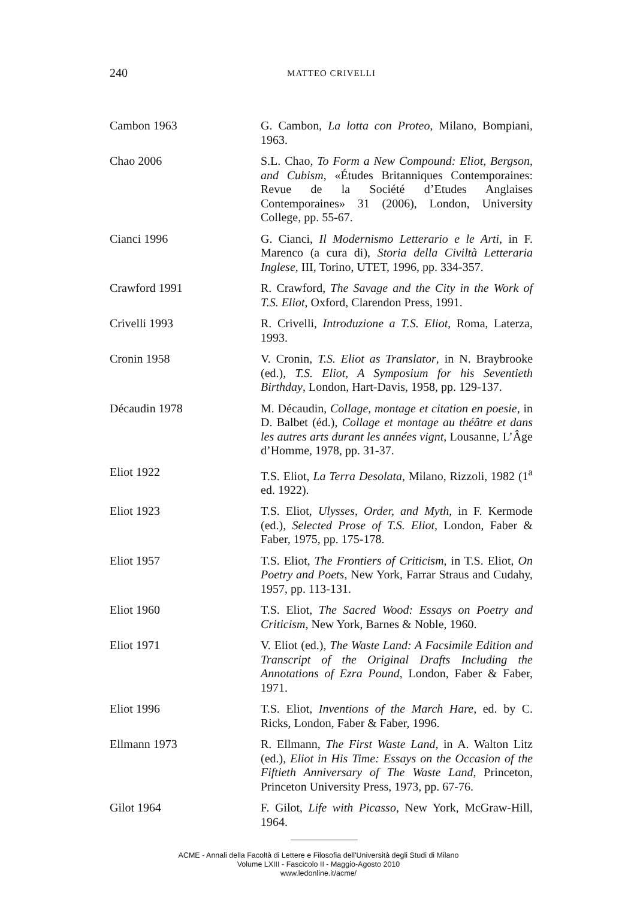240
MATTEO CRIVELLI
Cambon 1963 G. Cambon, La lotta con Proteo, Milano, Bompiani, 1963.
Chao 2006 S.L. Chao, To Form a New Compound: Eliot, Bergson, and Cubism, «Études Britanniques Contemporaines: Revue de la Société d’Etudes Anglaises Contemporaines» 31 (2006), London, University College, pp. 55-67.
Cianci 1996 G. Cianci, Il Modernismo Letterario e le Arti, in F. Marenco (a cura di), Storia della Civiltà Letteraria Inglese, III, Torino, UTET, 1996, pp. 334-357.
Crawford 1991 R. Crawford, The Savage and the City in the Work of T.S. Eliot, Oxford, Clarendon Press, 1991.
Crivelli 1993 R. Crivelli, Introduzione a T.S. Eliot, Roma, Laterza, 1993.
Cronin 1958 V. Cronin, T.S. Eliot as Translator, in N. Braybrooke (ed.), T.S. Eliot, A Symposium for his Seventieth Birthday, London, Hart-Davis, 1958, pp. 129-137.
Décaudin 1978 M. Décaudin, Collage, montage et citation en poesie, in D. Balbet (éd.), Collage et montage au théâtre et dans les autres arts durant les années vignt, Lousanne, L’Âge d’Homme, 1978, pp. 31-37.
Eliot 1922 T.S. Eliot, La Terra Desolata, Milano, Rizzoli, 1982 (1<sup>a</sup> ed. 1922).
Eliot 1923 T.S. Eliot, Ulysses, Order, and Myth, in F. Kermode (ed.), Selected Prose of T.S. Eliot, London, Faber & Faber, 1975, pp. 175-178.
Eliot 1957 T.S. Eliot, The Frontiers of Criticism, in T.S. Eliot, On Poetry and Poets, New York, Farrar Straus and Cudahy, 1957, pp. 113-131.
Eliot 1960 T.S. Eliot, The Sacred Wood: Essays on Poetry and Criticism, New York, Barnes & Noble, 1960.
Eliot 1971 V. Eliot (ed.), The Waste Land: A Facsimile Edition and Transcript of the Original Drafts Including the Annotations of Ezra Pound, London, Faber & Faber, 1971.
Eliot 1996 T.S. Eliot, Inventions of the March Hare, ed. by C. Ricks, London, Faber & Faber, 1996.
Ellmann 1973 R. Ellmann, The First Waste Land, in A. Walton Litz (ed.), Eliot in His Time: Essays on the Occasion of the Fiftieth Anniversary of The Waste Land, Princeton, Princeton University Press, 1973, pp. 67-76.
Gilot 1964 F. Gilot, Life with Picasso, New York, McGraw-Hill, 1964.
ACME - Annali della Facoltà di Lettere e Filosofia dell'Università degli Studi di Milano
Volume LXIII - Fascicolo II - Maggio-Agosto 2010
www.ledonline.it/acme/